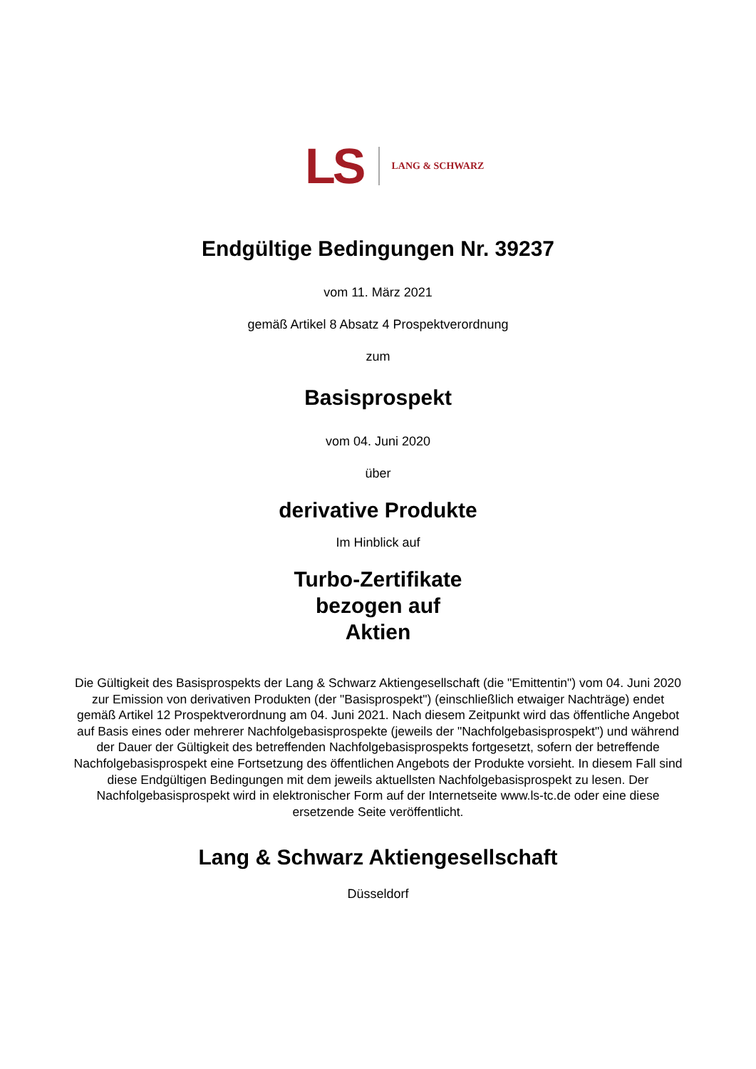LS
LANG & SCHWARZ
Endgültige Bedingungen Nr. 39237
vom 11. März 2021
gemäß Artikel 8 Absatz 4 Prospektverordnung
zum
Basisprospekt
vom 04. Juni 2020
über
derivative Produkte
Im Hinblick auf
Turbo-Zertifikate
bezogen auf
Aktien
Die Gültigkeit des Basisprospekts der Lang & Schwarz Aktiengesellschaft (die "Emittentin") vom 04. Juni 2020 zur Emission von derivativen Produkten (der "Basisprospekt") (einschließlich etwaiger Nachträge) endet gemäß Artikel 12 Prospektverordnung am 04. Juni 2021. Nach diesem Zeitpunkt wird das öffentliche Angebot auf Basis eines oder mehrerer Nachfolgebasisprospekte (jeweils der "Nachfolgebasisprospekt") und während der Dauer der Gültigkeit des betreffenden Nachfolgebasisprospekts fortgesetzt, sofern der betreffende Nachfolgebasisprospekt eine Fortsetzung des öffentlichen Angebots der Produkte vorsieht. In diesem Fall sind diese Endgültigen Bedingungen mit dem jeweils aktuellsten Nachfolgebasisprospekt zu lesen. Der Nachfolgebasisprospekt wird in elektronischer Form auf der Internetseite www.ls-tc.de oder eine diese ersetzende Seite veröffentlicht.
Lang & Schwarz Aktiengesellschaft
Düsseldorf